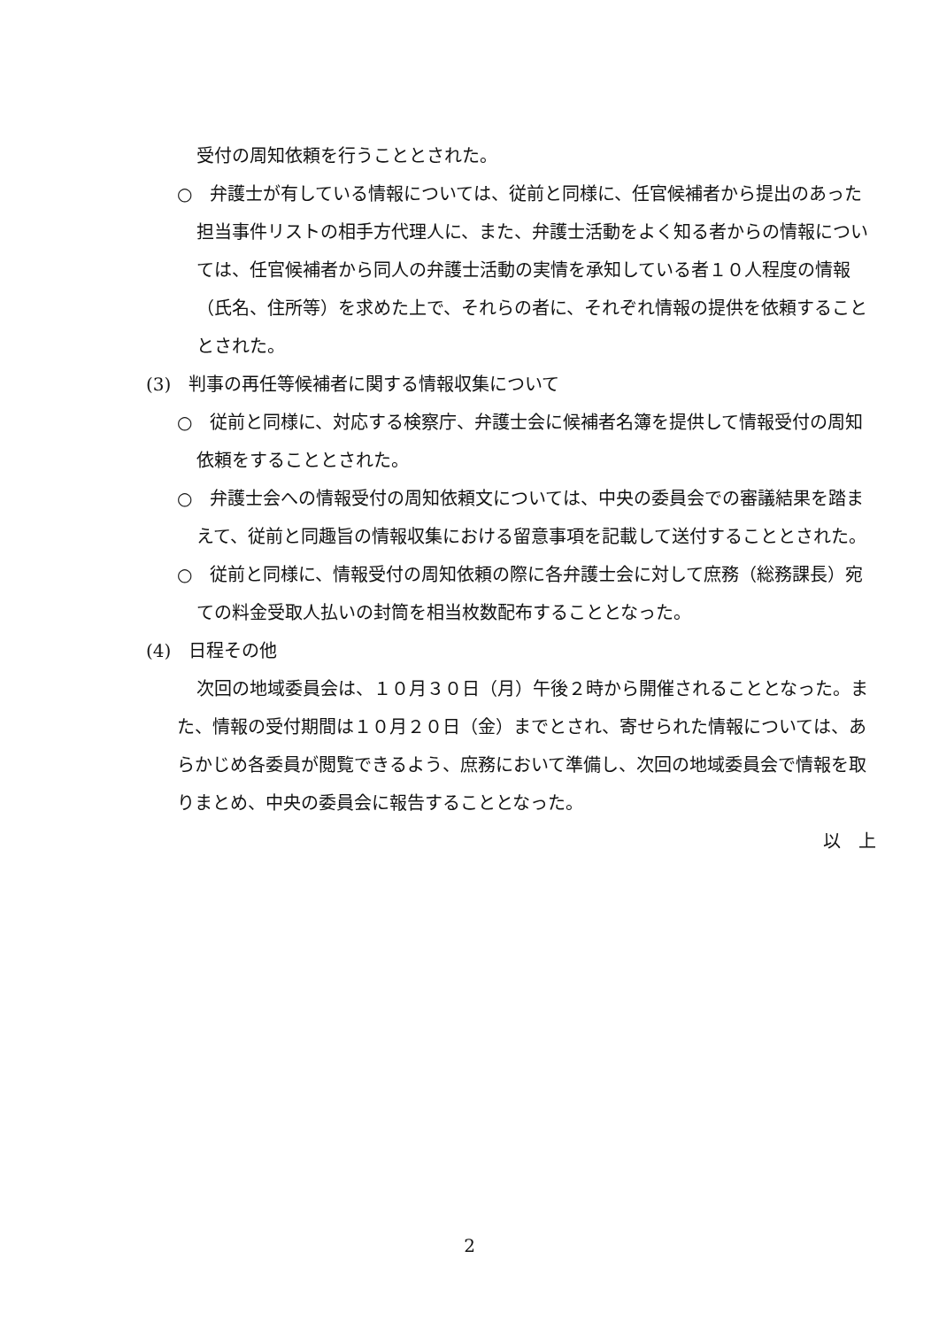受付の周知依頼を行うこととされた。
○　弁護士が有している情報については、従前と同様に、任官候補者から提出のあった担当事件リストの相手方代理人に、また、弁護士活動をよく知る者からの情報については、任官候補者から同人の弁護士活動の実情を承知している者１０人程度の情報（氏名、住所等）を求めた上で、それらの者に、それぞれ情報の提供を依頼することとされた。
(3)　判事の再任等候補者に関する情報収集について
○　従前と同様に、対応する検察庁、弁護士会に候補者名簿を提供して情報受付の周知依頼をすることとされた。
○　弁護士会への情報受付の周知依頼文については、中央の委員会での審議結果を踏まえて、従前と同趣旨の情報収集における留意事項を記載して送付することとされた。
○　従前と同様に、情報受付の周知依頼の際に各弁護士会に対して庶務（総務課長）宛ての料金受取人払いの封筒を相当枚数配布することとなった。
(4)　日程その他
次回の地域委員会は、１０月３０日（月）午後２時から開催されることとなった。また、情報の受付期間は１０月２０日（金）までとされ、寄せられた情報については、あらかじめ各委員が閲覧できるよう、庶務において準備し、次回の地域委員会で情報を取りまとめ、中央の委員会に報告することとなった。
以　上
2